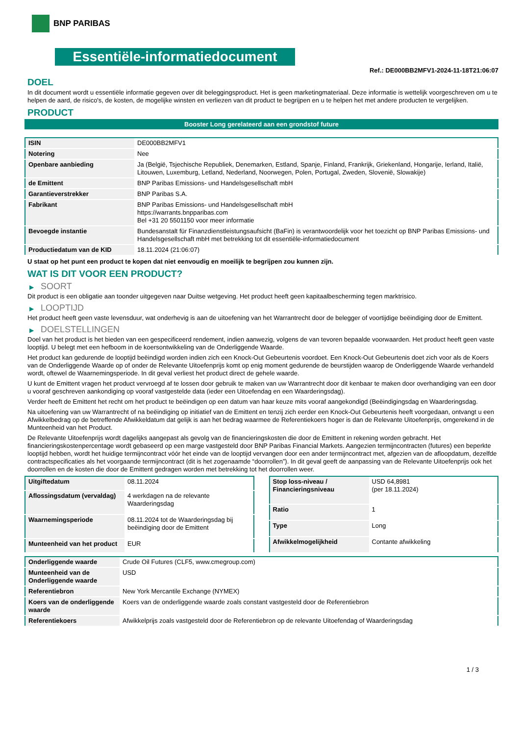BNP PARIBAS
Essentiële-informatiedocument
Ref.: DE000BB2MFV1-2024-11-18T21:06:07
DOEL
In dit document wordt u essentiële informatie gegeven over dit beleggingsproduct. Het is geen marketingmateriaal. Deze informatie is wettelijk voorgeschreven om u te helpen de aard, de risico's, de kosten, de mogelijke winsten en verliezen van dit product te begrijpen en u te helpen het met andere producten te vergelijken.
PRODUCT
Booster Long gerelateerd aan een grondstof future
| ISIN | DE000BB2MFV1 |
| Notering | Nee |
| Openbare aanbieding | Ja (België, Tsjechische Republiek, Denemarken, Estland, Spanje, Finland, Frankrijk, Griekenland, Hongarije, Ierland, Italië, Litouwen, Luxemburg, Letland, Nederland, Noorwegen, Polen, Portugal, Zweden, Slovenië, Slowakije) |
| de Emittent | BNP Paribas Emissions- und Handelsgesellschaft mbH |
| Garantieverstrekker | BNP Paribas S.A. |
| Fabrikant | BNP Paribas Emissions- und Handelsgesellschaft mbH https://warrants.bnpparibas.com Bel +31 20 5501150 voor meer informatie |
| Bevoegde instantie | Bundesanstalt für Finanzdienstleistungsaufsicht (BaFin) is verantwoordelijk voor het toezicht op BNP Paribas Emissions- und Handelsgesellschaft mbH met betrekking tot dit essentiële-informatiedocument |
| Productiedatum van de KID | 18.11.2024 (21:06:07) |
U staat op het punt een product te kopen dat niet eenvoudig en moeilijk te begrijpen zou kunnen zijn.
WAT IS DIT VOOR EEN PRODUCT?
▶ SOORT
Dit product is een obligatie aan toonder uitgegeven naar Duitse wetgeving. Het product heeft geen kapitaalbescherming tegen marktrisico.
▶ LOOPTIJD
Het product heeft geen vaste levensduur, wat onderhevig is aan de uitoefening van het Warrantrecht door de belegger of voortijdige beëindiging door de Emittent.
▶ DOELSTELLINGEN
Doel van het product is het bieden van een gespecificeerd rendement, indien aanwezig, volgens de van tevoren bepaalde voorwaarden. Het product heeft geen vaste looptijd. U belegt met een hefboom in de koersontwikkeling van de Onderliggende Waarde.
Het product kan gedurende de looptijd beëindigd worden indien zich een Knock-Out Gebeurtenis voordoet. Een Knock-Out Gebeurtenis doet zich voor als de Koers van de Onderliggende Waarde op of onder de Relevante Uitoefenprijs komt op enig moment gedurende de beurstijden waarop de Onderliggende Waarde verhandeld wordt, oftewel de Waarnemingsperiode. In dit geval verliest het product direct de gehele waarde.
U kunt de Emittent vragen het product vervroegd af te lossen door gebruik te maken van uw Warrantrecht door dit kenbaar te maken door overhandiging van een door u vooraf geschreven aankondiging op vooraf vastgestelde data (ieder een Uitoefendag en een Waarderingsdag).
Verder heeft de Emittent het recht om het product te beëindigen op een datum van haar keuze mits vooraf aangekondigd (Beëindigingsdag en Waarderingsdag.
Na uitoefening van uw Warrantrecht of na beëindiging op initiatief van de Emittent en tenzij zich eerder een Knock-Out Gebeurtenis heeft voorgedaan, ontvangt u een Afwikkelbedrag op de betreffende Afwikkeldatum dat gelijk is aan het bedrag waarmee de Referentiekoers hoger is dan de Relevante Uitoefenprijs, omgerekend in de Munteenheid van het Product.
De Relevante Uitoefenprijs wordt dagelijks aangepast als gevolg van de financieringskosten die door de Emittent in rekening worden gebracht. Het financieringskostenpercentage wordt gebaseerd op een marge vastgesteld door BNP Paribas Financial Markets. Aangezien termijncontracten (futures) een beperkte looptijd hebben, wordt het huidige termijncontract vóór het einde van de looptijd vervangen door een ander termijncontract met, afgezien van de afloopdatum, dezelfde contractspecificaties als het voorgaande termijncontract (dit is het zogenaamde “doorrollen”). In dit geval geeft de aanpassing van de Relevante Uitoefenprijs ook het doorrollen en de kosten die door de Emittent gedragen worden met betrekking tot het doorrollen weer.
| Uitgiftedatum | 08.11.2024 |
| Aflossingsdatum (vervaldag) | 4 werkdagen na de relevante Waarderingsdag |
| Waarnemingsperiode | 08.11.2024 tot de Waarderingsdag bij beëindiging door de Emittent |
| Munteenheid van het product | EUR |
| Stop loss-niveau / Financieringsniveau | USD 64,8981 (per 18.11.2024) |
| Ratio | 1 |
| Type | Long |
| Afwikkelmogelijkheid | Contante afwikkeling |
| Onderliggende waarde | Crude Oil Futures (CLF5, www.cmegroup.com) |
| Munteenheid van de Onderliggende waarde | USD |
| Referentiebron | New York Mercantile Exchange (NYMEX) |
| Koers van de onderliggende waarde | Koers van de onderliggende waarde zoals constant vastgesteld door de Referentiebron |
| Referentiekoers | Afwikkelprijs zoals vastgesteld door de Referentiebron op de relevante Uitoefendag of Waarderingsdag |
1 / 3